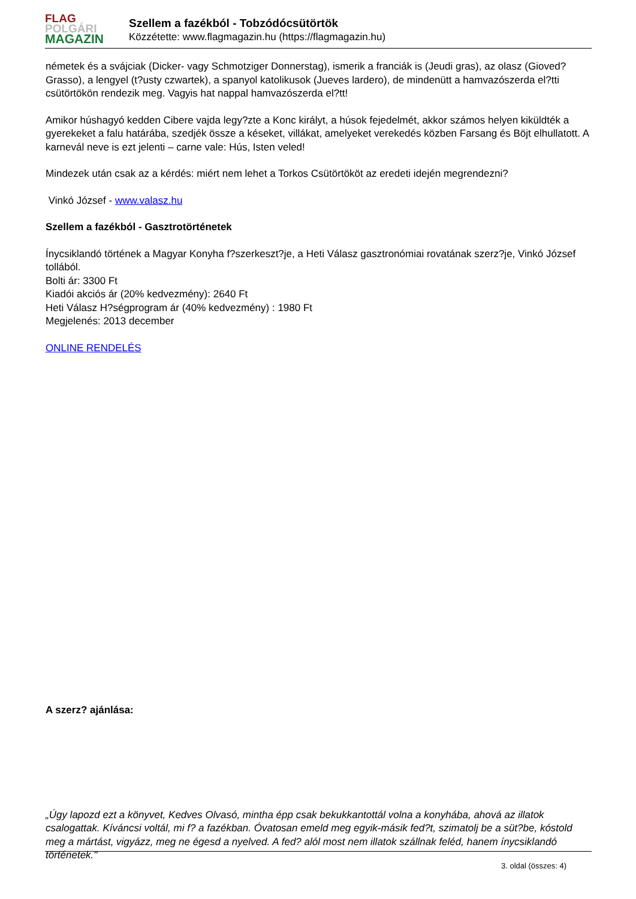FLAG
POLGÁRI
MAGAZIN
Szellem a fazékból - Tobzódócsütörtök
Közzétette: www.flagmagazin.hu (https://flagmagazin.hu)
németek és a svájciak (Dicker- vagy Schmotziger Donnerstag), ismerik a franciák is (Jeudi gras), az olasz (Gioved? Grasso), a lengyel (t?usty czwartek), a spanyol katolikusok (Jueves lardero), de mindenütt a hamvazószerda el?tti csütörtökön rendezik meg. Vagyis hat nappal hamvazószerda el?tt!
Amikor húshagyó kedden Cibere vajda legy?zte a Konc királyt, a húsok fejedelmét, akkor számos helyen kiküldték a gyerekeket a falu határába, szedjék össze a késeket, villákat, amelyeket verekedés közben Farsang és Böjt elhullatott. A karnevál neve is ezt jelenti – carne vale: Hús, Isten veled!
Mindezek után csak az a kérdés: miért nem lehet a Torkos Csütörtököt az eredeti idején megrendezni?
Vinkó József - www.valasz.hu
Szellem a fazékból - Gasztrotörténetek
Ínycsiklandó történek a Magyar Konyha f?szerkeszt?je, a Heti Válasz gasztronómiai rovatának szerz?je, Vinkó József tollából.
Bolti ár: 3300 Ft
Kiadói akciós ár (20% kedvezmény): 2640 Ft
Heti Válasz H?ségprogram ár (40% kedvezmény) : 1980 Ft
Megjelenés: 2013 december
ONLINE RENDELÉS
A szerz? ajánlása:
„Úgy lapozd ezt a könyvet, Kedves Olvasó, mintha épp csak bekukkantottál volna a konyhába, ahová az illatok csalogattak. Kíváncsi voltál, mi f? a fazékban. Óvatosan emeld meg egyik-másik fed?t, szimatolj be a süt?be, kóstold meg a mártást, vigyázz, meg ne égesd a nyelved. A fed? alól most nem illatok szállnak feléd, hanem ínycsiklandó történetek."
3. oldal (összes: 4)